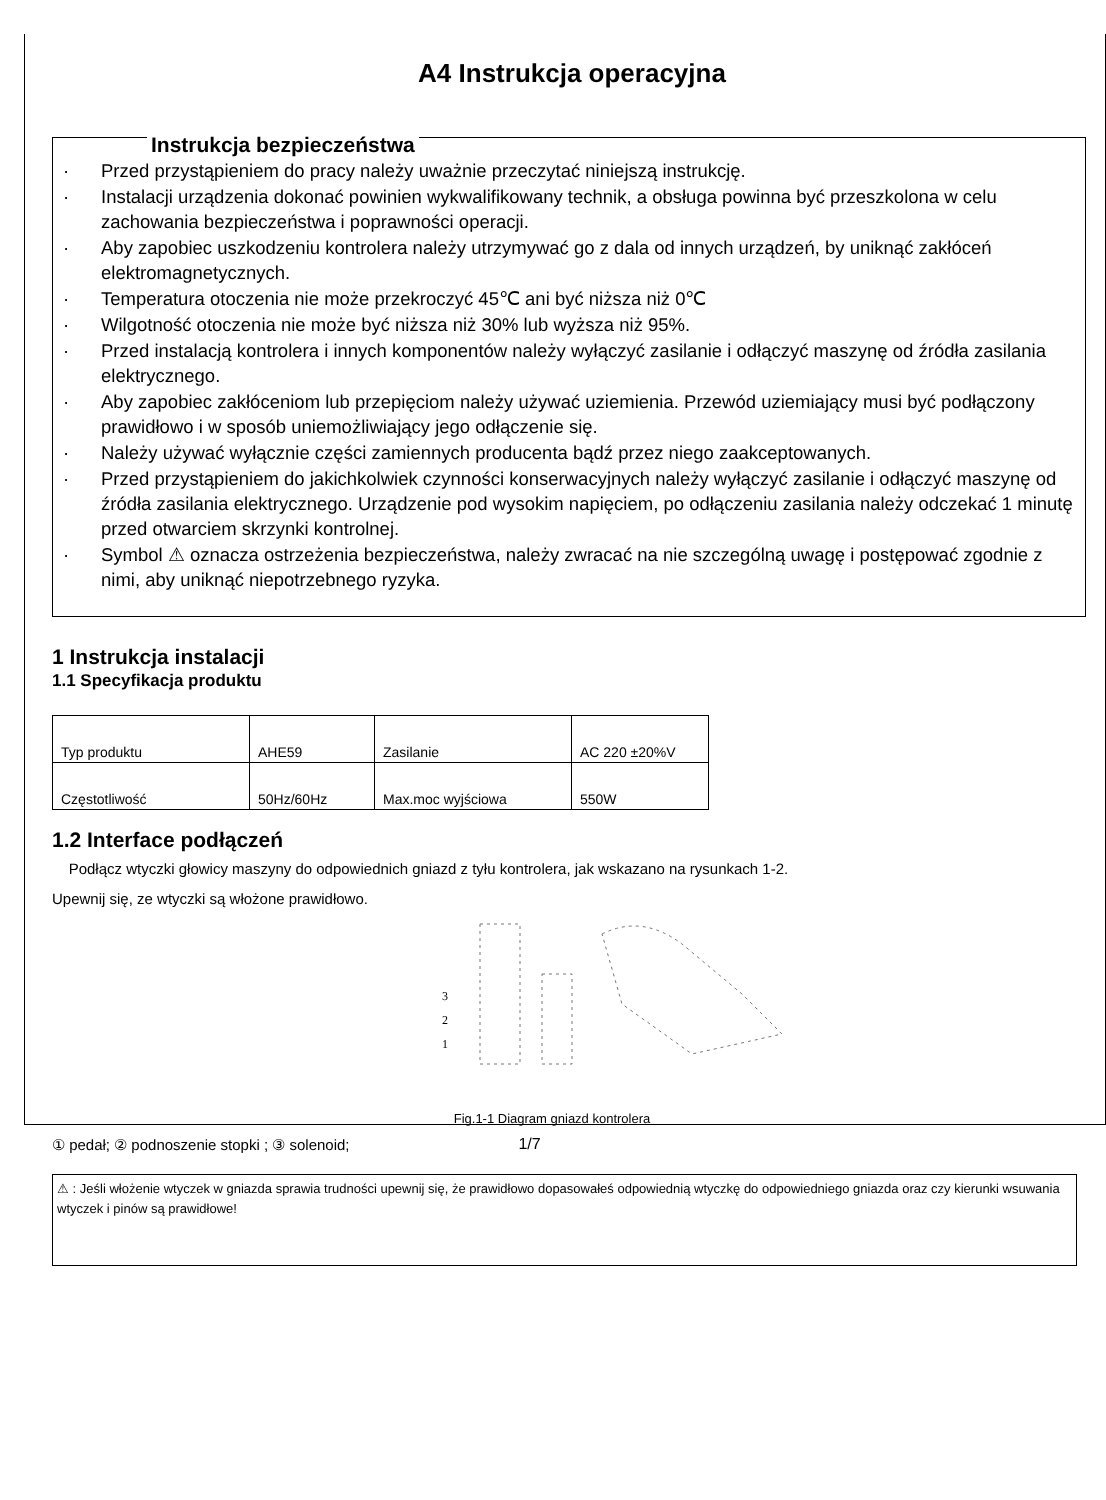A4 Instrukcja operacyjna
Instrukcja bezpieczeństwa
· Przed przystąpieniem do pracy należy uważnie przeczytać niniejszą instrukcję.
· Instalacji urządzenia dokonać powinien wykwalifikowany technik, a obsługa powinna być przeszkolona w celu zachowania bezpieczeństwa i poprawności operacji.
· Aby zapobiec uszkodzeniu kontrolera należy utrzymywać go z dala od innych urządzeń, by uniknąć zakłóceń elektromagnetycznych.
· Temperatura otoczenia nie może przekroczyć 45℃ ani być niższa niż 0℃
· Wilgotność otoczenia nie może być niższa niż 30% lub wyższa niż 95%.
· Przed instalacją kontrolera i innych komponentów należy wyłączyć zasilanie i odłączyć maszynę od źródła zasilania elektrycznego.
· Aby zapobiec zakłóceniom lub przepięciom należy używać uziemienia. Przewód uziemiający musi być podłączony prawidłowo i w sposób uniemożliwiający jego odłączenie się.
· Należy używać wyłącznie części zamiennych producenta bądź przez niego zaakceptowanych.
· Przed przystąpieniem do jakichkolwiek czynności konserwacyjnych należy wyłączyć zasilanie i odłączyć maszynę od źródła zasilania elektrycznego. Urządzenie pod wysokim napięciem, po odłączeniu zasilania należy odczekać 1 minutę przed otwarciem skrzynki kontrolnej.
· Symbol ⚠ oznacza ostrzeżenia bezpieczeństwa, należy zwracać na nie szczególną uwagę i postępować zgodnie z nimi, aby uniknąć niepotrzebnego ryzyka.
1 Instrukcja instalacji
1.1 Specyfikacja produktu
| Typ produktu | AHE59 | Zasilanie | AC 220 ±20%V |
| Częstotliwość | 50Hz/60Hz | Max.moc wyjściowa | 550W |
1.2 Interface podłączeń
Podłącz wtyczki głowicy maszyny do odpowiednich gniazd z tyłu kontrolera, jak wskazano na rysunkach 1-2.
Upewnij się, ze wtyczki są włożone prawidłowo.
3
2
1
Fig.1-1 Diagram gniazd kontrolera
① pedał; ② podnoszenie stopki ; ③ solenoid;
⚠ : Jeśli włożenie wtyczek w gniazda sprawia trudności upewnij się, że prawidłowo dopasowałeś odpowiednią wtyczkę do odpowiedniego gniazda oraz czy kierunki wsuwania wtyczek i pinów są prawidłowe!
1/7